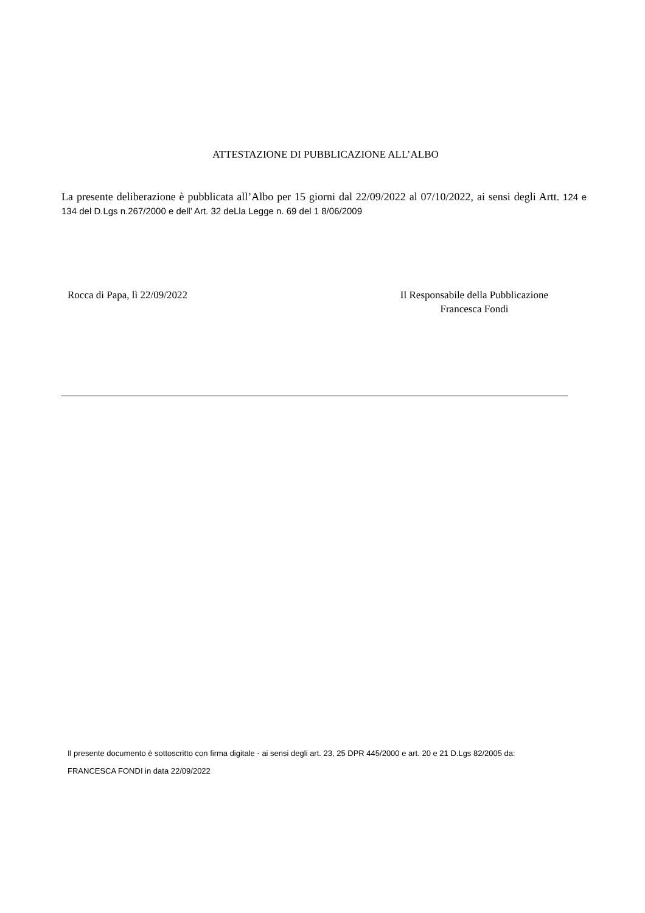ATTESTAZIONE DI PUBBLICAZIONE ALL’ALBO
La presente deliberazione è pubblicata all’Albo per 15 giorni dal 22/09/2022 al 07/10/2022, ai sensi degli Artt. 124 e 134 del D.Lgs n.267/2000 e dell’ Art. 32 deLla Legge n. 69 del 1 8/06/2009
Rocca di Papa, lì 22/09/2022 Il Responsabile della Pubblicazione
Francesca Fondi
Il presente documento è sottoscritto con firma digitale - ai sensi degli art. 23, 25 DPR 445/2000 e art. 20 e 21 D.Lgs 82/2005 da:
FRANCESCA FONDI in data 22/09/2022